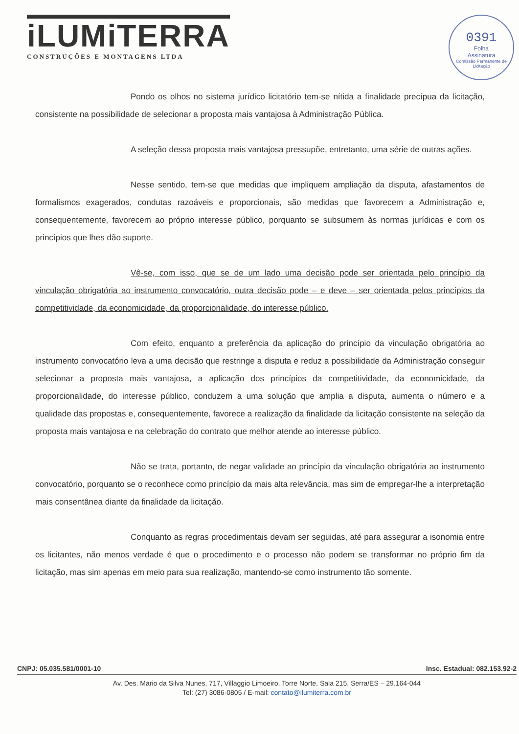iLUMiTERRA
CONSTRUÇÕES E MONTAGENS LTDA
0391
Folha
Assinatura
Comissão Permanente de Licitação
Pondo os olhos no sistema jurídico licitatório tem-se nítida a finalidade precípua da licitação, consistente na possibilidade de selecionar a proposta mais vantajosa à Administração Pública.
A seleção dessa proposta mais vantajosa pressupõe, entretanto, uma série de outras ações.
Nesse sentido, tem-se que medidas que impliquem ampliação da disputa, afastamentos de formalismos exagerados, condutas razoáveis e proporcionais, são medidas que favorecem a Administração e, consequentemente, favorecem ao próprio interesse público, porquanto se subsumem às normas jurídicas e com os princípios que lhes dão suporte.
Vê-se, com isso, que se de um lado uma decisão pode ser orientada pelo princípio da vinculação obrigatória ao instrumento convocatório, outra decisão pode – e deve – ser orientada pelos princípios da competitividade, da economicidade, da proporcionalidade, do interesse público.
Com efeito, enquanto a preferência da aplicação do princípio da vinculação obrigatória ao instrumento convocatório leva a uma decisão que restringe a disputa e reduz a possibilidade da Administração conseguir selecionar a proposta mais vantajosa, a aplicação dos princípios da competitividade, da economicidade, da proporcionalidade, do interesse público, conduzem a uma solução que amplia a disputa, aumenta o número e a qualidade das propostas e, consequentemente, favorece a realização da finalidade da licitação consistente na seleção da proposta mais vantajosa e na celebração do contrato que melhor atende ao interesse público.
Não se trata, portanto, de negar validade ao princípio da vinculação obrigatória ao instrumento convocatório, porquanto se o reconhece como princípio da mais alta relevância, mas sim de empregar-lhe a interpretação mais consentânea diante da finalidade da licitação.
Conquanto as regras procedimentais devam ser seguidas, até para assegurar a isonomia entre os licitantes, não menos verdade é que o procedimento e o processo não podem se transformar no próprio fim da licitação, mas sim apenas em meio para sua realização, mantendo-se como instrumento tão somente.
CNPJ: 05.035.581/0001-10 Insc. Estadual: 082.153.92-2
Av. Des. Mario da Silva Nunes, 717, Villaggio Limoeiro, Torre Norte, Sala 215, Serra/ES – 29.164-044
Tel: (27) 3086-0805 / E-mail: contato@ilumiterra.com.br